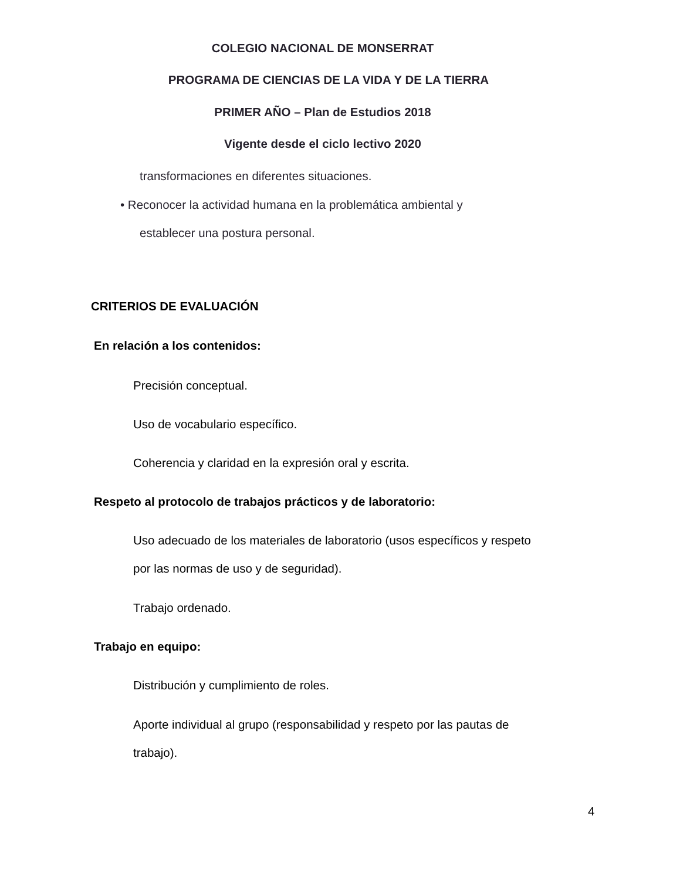COLEGIO NACIONAL DE MONSERRAT
PROGRAMA DE CIENCIAS DE LA VIDA Y DE LA TIERRA
PRIMER AÑO – Plan de Estudios 2018
Vigente desde el ciclo lectivo 2020
transformaciones en diferentes situaciones.
• Reconocer la actividad humana en la problemática ambiental y
establecer una postura personal.
CRITERIOS DE EVALUACIÓN
En relación a los contenidos:
Precisión conceptual.
Uso de vocabulario específico.
Coherencia y claridad en la expresión oral y escrita.
Respeto al protocolo de trabajos prácticos y de laboratorio:
Uso adecuado de los materiales de laboratorio (usos específicos y respeto
por las normas de uso y de seguridad).
Trabajo ordenado.
Trabajo en equipo:
Distribución y cumplimiento de roles.
Aporte individual al grupo (responsabilidad y respeto por las pautas de
trabajo).
4